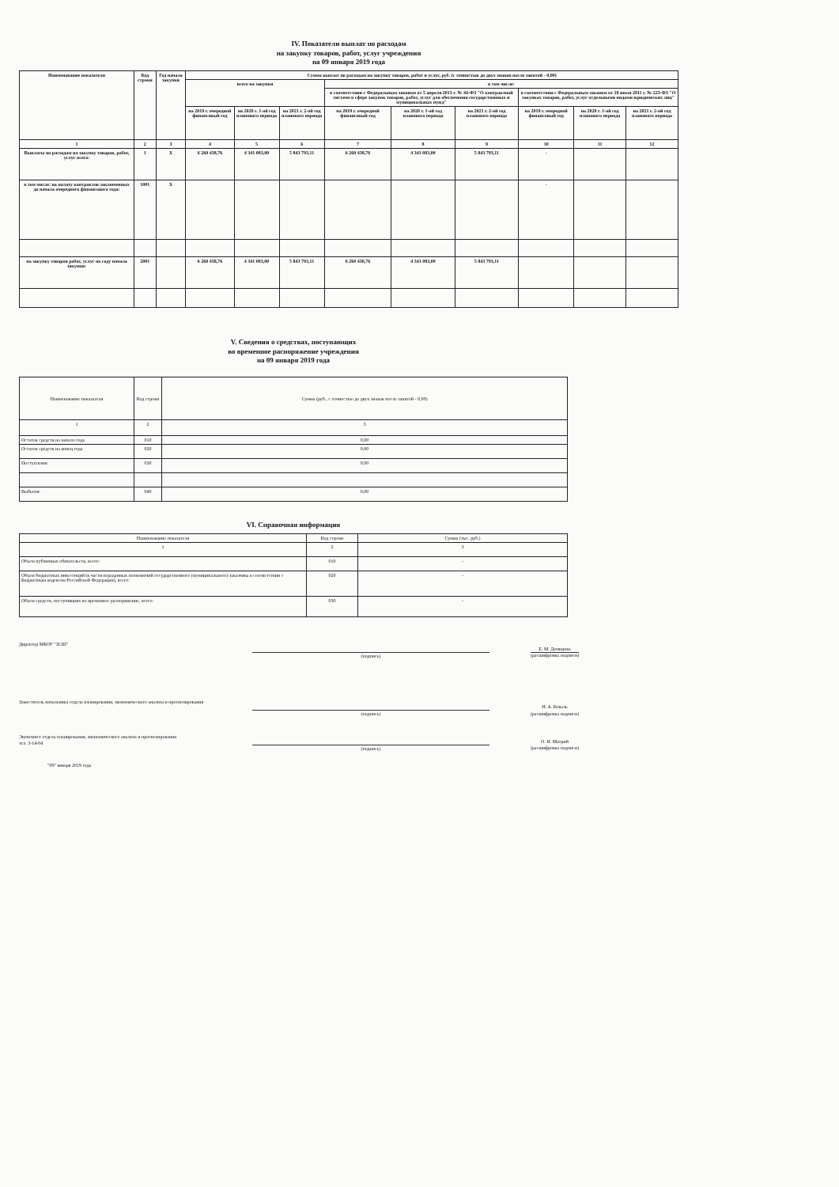IV. Показатели выплат по расходам
на закупку товаров, работ, услуг учреждения
на 09 января 2019 года
| Наименование показателя | Код строки | Год начала закупки | Сумма выплат по расходам на закупку товаров, работ и услуг, руб. (с точностью до двух знаков после запятой - 0,00) | | | | | | | | |
| --- | --- | --- | --- | --- | --- | --- | --- | --- | --- | --- | --- |
| | | | всего на закупки | | | в том числе: | | | | | |
| | | | | | | в соответствии с Федеральным законом от 5 апреля 2013 г. № 44-ФЗ "О контрактной системе в сфере закупок товаров, работ, услуг для обеспечения государственных и муниципальных нужд" | | | в соответствии с Федеральным законом от 18 июля 2011 г. № 223-ФЗ "О закупках товаров, работ, услуг отдельными видами юридических лиц" | | |
| | | | на 2019 г. очередной финансовый год | на 2020 г. 1-ой год планового периода | на 2021 г. 2-ой год планового периода | на 2019 г. очередной финансовый год | на 2020 г. 1-ой год планового периода | на 2021 г. 2-ой год планового периода | на 2019 г. очередной финансовый год | на 2020 г. 1-ой год планового периода | на 2021 г. 2-ой год планового периода |
| 1 | 2 | 3 | 4 | 5 | 6 | 7 | 8 | 9 | 10 | 11 | 12 |
| Выплаты по расходам на закупку товаров, работ, услуг всего: | 1 | X | 6 260 438,76 | 4 341 083,00 | 5 843 793,11 | 6 260 438,76 | 4 341 083,00 | 5 843 793,11 | - | | |
| в том числе: на оплату контрактов заключенных до начала очередного финансового года: | 1001 | X | | | | | | | - | | |
| на закупку товаров работ, услуг по году начала закупки: | 2001 | | 6 260 438,76 | 4 341 083,00 | 5 843 793,11 | 6 260 438,76 | 4 341 083,00 | 5 843 793,11 | | | |
V. Сведения о средствах, поступающих
во временное распоряжение учреждения
на 09 января 2019 года
| Наименование показателя | Код строки | Сумма (руб., с точностью до двух знаков после запятой - 0,00) |
| 1 | 2 | 3 |
| Остаток средств на начало года | 010 | 0,00 |
| Остаток средств на конец года | 020 | 0,00 |
| Поступление | 030 | 0,00 |
| Выбытие | 040 | 0,00 |
VI. Справочная информация
| Наименование показателя | Код строки | Сумма (тыс. руб.) |
| 1 | 2 | 3 |
| Объем публичных обязательств, всего: | 010 | - |
| Объем бюджетных инвестиций (в части переданных полномочий государственного (муниципального) заказчика в соответствии с Бюджетным кодексом Российской Федерации), всего: | 020 | - |
| Объем средств, поступивших во временное распоряжение, всего: | 030 | - |
Директор МБОУ "ЗСШ"
(подпись)
Е. М. Демидова
(расшифровка подписи)
Заместитель начальника отдела планирования, экономического анализа и прогнозирования
(подпись)
Н. А. Коваль
(расшифровка подписи)
Экономист отдела планирования, экономического анализа и прогнозирования
тел. 3-14-04
(подпись)
О. И. Мотрий
(расшифровка подписи)
"09" января 2019 года